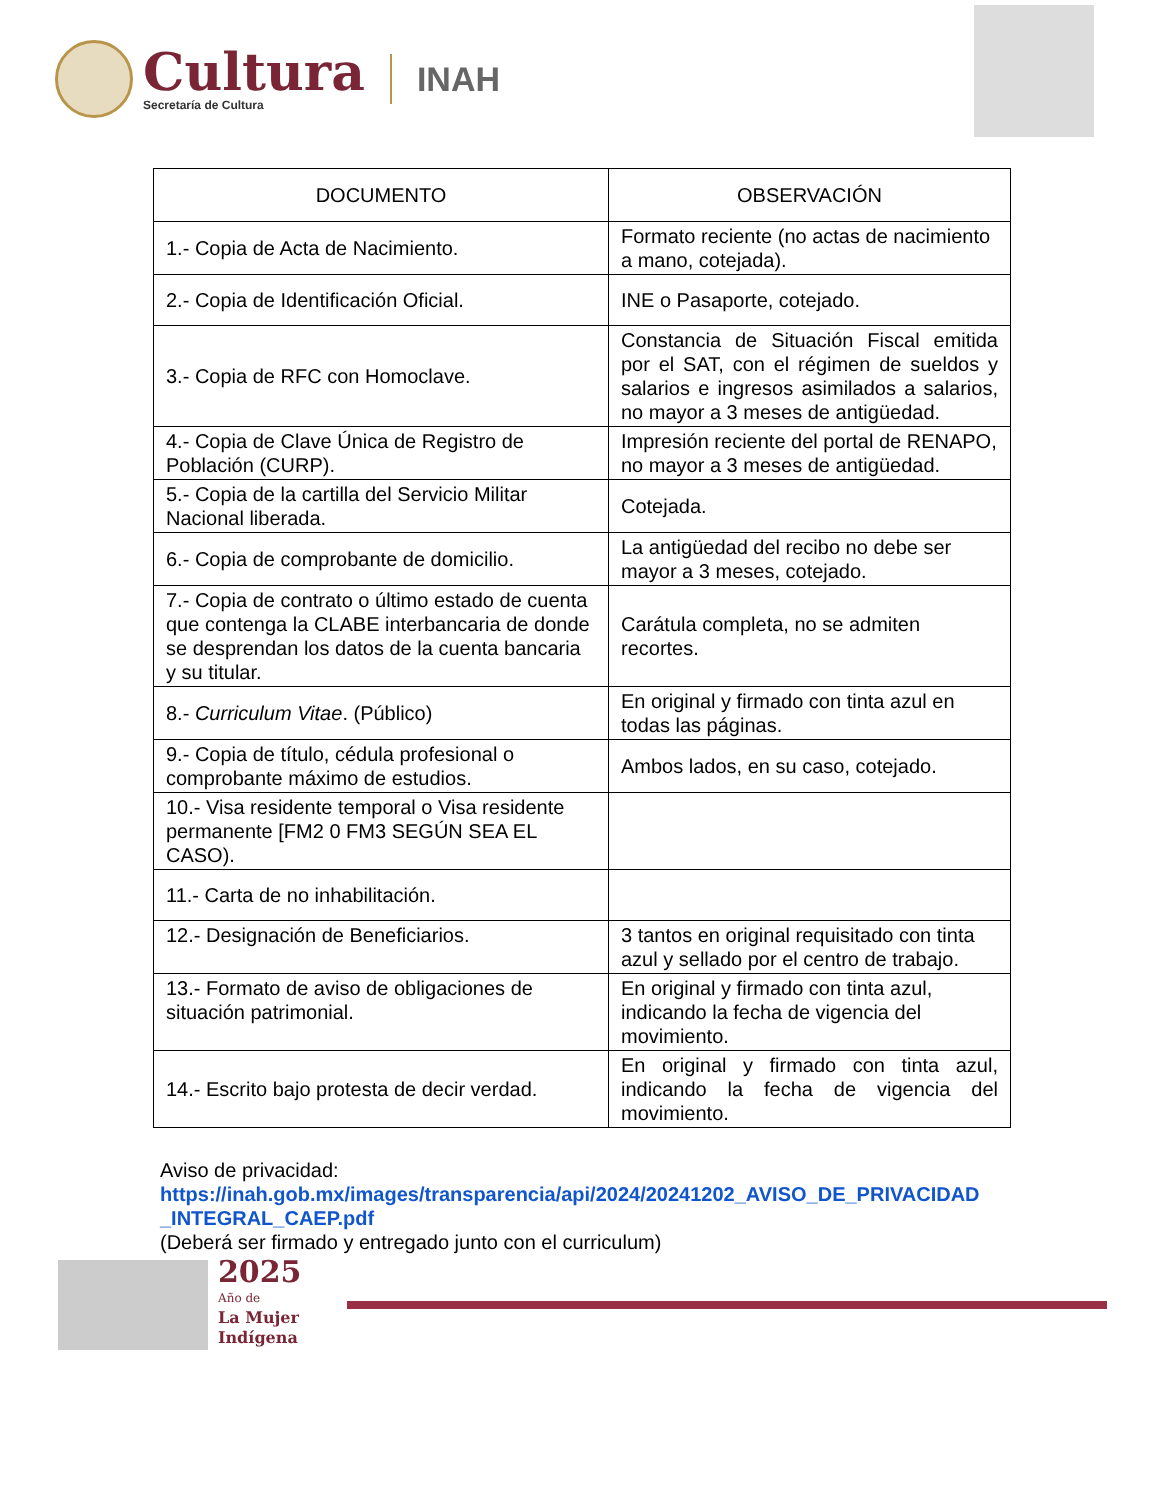Cultura
Secretaría de Cultura
INAH
| DOCUMENTO | OBSERVACIÓN |
| --- | --- |
| 1.- Copia de Acta de Nacimiento. | Formato reciente (no actas de nacimiento a mano, cotejada). |
| 2.- Copia de Identificación Oficial. | INE o Pasaporte, cotejado. |
| 3.- Copia de RFC con Homoclave. | Constancia de Situación Fiscal emitida por el SAT, con el régimen de sueldos y salarios e ingresos asimilados a salarios, no mayor a 3 meses de antigüedad. |
| 4.- Copia de Clave Única de Registro de Población (CURP). | Impresión reciente del portal de RENAPO, no mayor a 3 meses de antigüedad. |
| 5.- Copia de la cartilla del Servicio Militar Nacional liberada. | Cotejada. |
| 6.- Copia de comprobante de domicilio. | La antigüedad del recibo no debe ser mayor a 3 meses, cotejado. |
| 7.- Copia de contrato o último estado de cuenta que contenga la CLABE interbancaria de donde se desprendan los datos de la cuenta bancaria y su titular. | Carátula completa, no se admiten recortes. |
| 8.- Curriculum Vitae . (Público) | En original y firmado con tinta azul en todas las páginas. |
| 9.- Copia de título, cédula profesional o comprobante máximo de estudios. | Ambos lados, en su caso, cotejado. |
| 10.- Visa residente temporal o Visa residente permanente [FM2 0 FM3 SEGÚN SEA EL CASO). | |
| 11.- Carta de no inhabilitación. | |
| 12.- Designación de Beneficiarios. | 3 tantos en original requisitado con tinta azul y sellado por el centro de trabajo. |
| 13.- Formato de aviso de obligaciones de situación patrimonial. | En original y firmado con tinta azul, indicando la fecha de vigencia del movimiento. |
| 14.- Escrito bajo protesta de decir verdad. | En original y firmado con tinta azul, indicando la fecha de vigencia del movimiento. |
Aviso de privacidad:
https://inah.gob.mx/images/transparencia/api/2024/20241202_AVISO_DE_PRIVACIDAD_INTEGRAL_CAEP.pdf
(Deberá ser firmado y entregado junto con el curriculum)
2025
Año de
La Mujer
Indígena